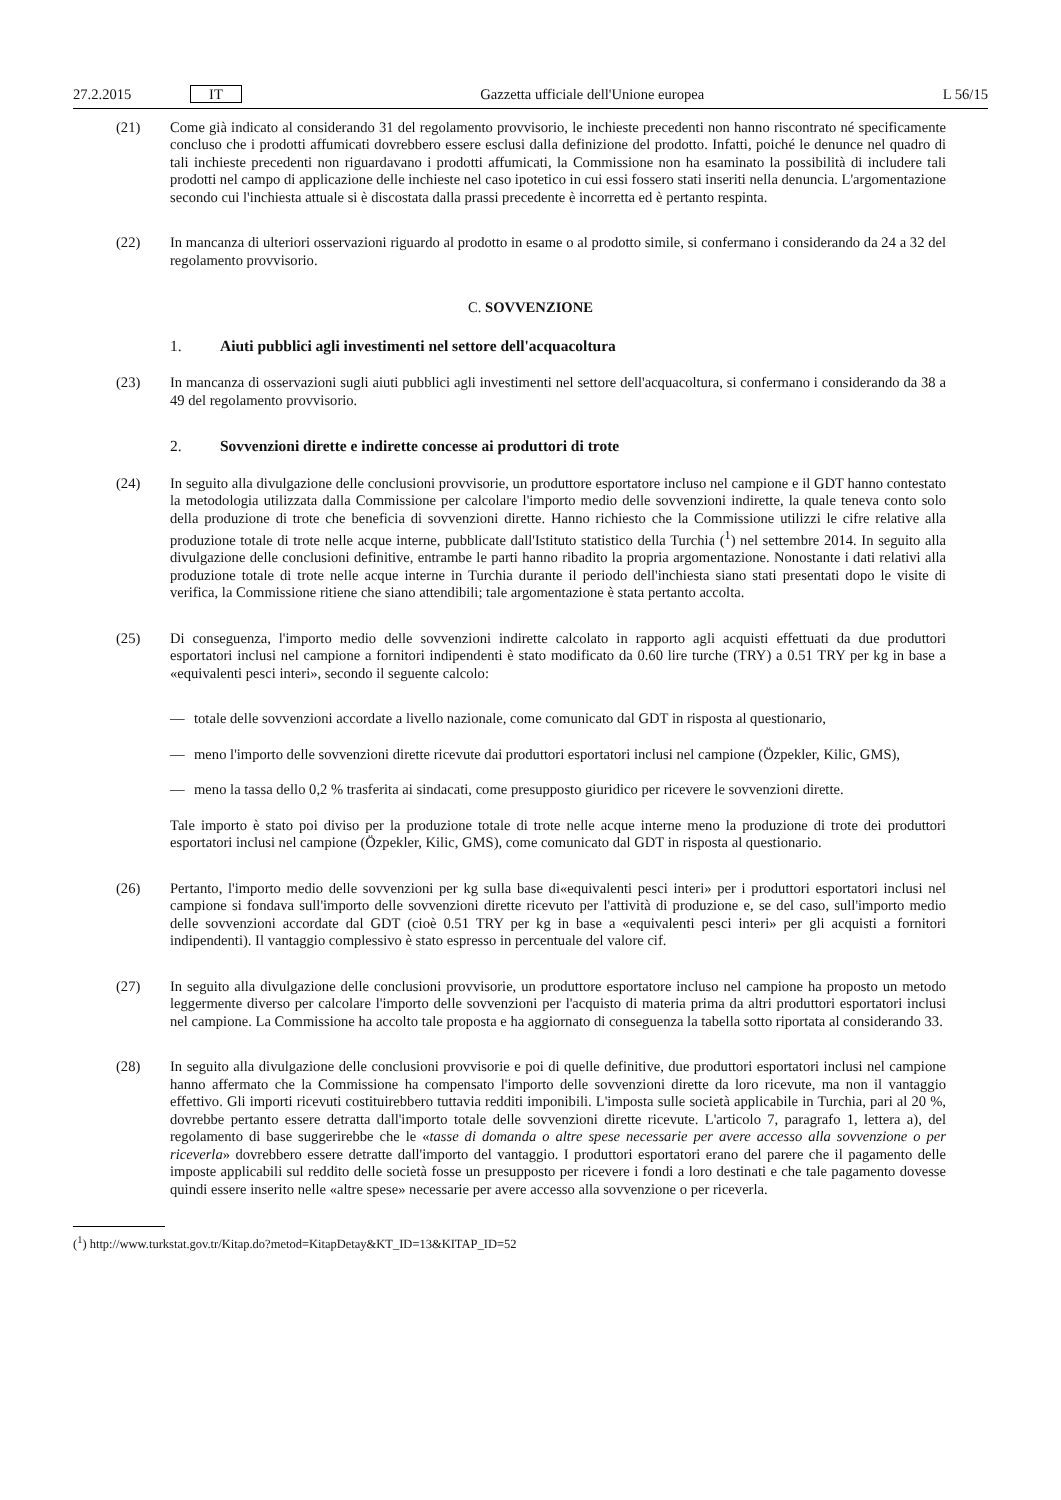27.2.2015 IT Gazzetta ufficiale dell'Unione europea L 56/15
(21) Come già indicato al considerando 31 del regolamento provvisorio, le inchieste precedenti non hanno riscontrato né specificamente concluso che i prodotti affumicati dovrebbero essere esclusi dalla definizione del prodotto. Infatti, poiché le denunce nel quadro di tali inchieste precedenti non riguardavano i prodotti affumicati, la Commissione non ha esaminato la possibilità di includere tali prodotti nel campo di applicazione delle inchieste nel caso ipotetico in cui essi fossero stati inseriti nella denuncia. L'argomentazione secondo cui l'inchiesta attuale si è discostata dalla prassi precedente è incorretta ed è pertanto respinta.
(22) In mancanza di ulteriori osservazioni riguardo al prodotto in esame o al prodotto simile, si confermano i considerando da 24 a 32 del regolamento provvisorio.
C. SOVVENZIONE
1. Aiuti pubblici agli investimenti nel settore dell'acquacoltura
(23) In mancanza di osservazioni sugli aiuti pubblici agli investimenti nel settore dell'acquacoltura, si confermano i considerando da 38 a 49 del regolamento provvisorio.
2. Sovvenzioni dirette e indirette concesse ai produttori di trote
(24) In seguito alla divulgazione delle conclusioni provvisorie, un produttore esportatore incluso nel campione e il GDT hanno contestato la metodologia utilizzata dalla Commissione per calcolare l'importo medio delle sovvenzioni indirette, la quale teneva conto solo della produzione di trote che beneficia di sovvenzioni dirette. Hanno richiesto che la Commissione utilizzi le cifre relative alla produzione totale di trote nelle acque interne, pubblicate dall'Istituto statistico della Turchia (<sup>1</sup>) nel settembre 2014. In seguito alla divulgazione delle conclusioni definitive, entrambe le parti hanno ribadito la propria argomentazione. Nonostante i dati relativi alla produzione totale di trote nelle acque interne in Turchia durante il periodo dell'inchiesta siano stati presentati dopo le visite di verifica, la Commissione ritiene che siano attendibili; tale argomentazione è stata pertanto accolta.
(25) Di conseguenza, l'importo medio delle sovvenzioni indirette calcolato in rapporto agli acquisti effettuati da due produttori esportatori inclusi nel campione a fornitori indipendenti è stato modificato da 0.60 lire turche (TRY) a 0.51 TRY per kg in base a «equivalenti pesci interi», secondo il seguente calcolo:
— totale delle sovvenzioni accordate a livello nazionale, come comunicato dal GDT in risposta al questionario,
— meno l'importo delle sovvenzioni dirette ricevute dai produttori esportatori inclusi nel campione (Özpekler, Kilic, GMS),
— meno la tassa dello 0,2 % trasferita ai sindacati, come presupposto giuridico per ricevere le sovvenzioni dirette.
Tale importo è stato poi diviso per la produzione totale di trote nelle acque interne meno la produzione di trote dei produttori esportatori inclusi nel campione (Özpekler, Kilic, GMS), come comunicato dal GDT in risposta al questionario.
(26) Pertanto, l'importo medio delle sovvenzioni per kg sulla base di«equivalenti pesci interi» per i produttori esportatori inclusi nel campione si fondava sull'importo delle sovvenzioni dirette ricevuto per l'attività di produzione e, se del caso, sull'importo medio delle sovvenzioni accordate dal GDT (cioè 0.51 TRY per kg in base a «equivalenti pesci interi» per gli acquisti a fornitori indipendenti). Il vantaggio complessivo è stato espresso in percentuale del valore cif.
(27) In seguito alla divulgazione delle conclusioni provvisorie, un produttore esportatore incluso nel campione ha proposto un metodo leggermente diverso per calcolare l'importo delle sovvenzioni per l'acquisto di materia prima da altri produttori esportatori inclusi nel campione. La Commissione ha accolto tale proposta e ha aggiornato di conseguenza la tabella sotto riportata al considerando 33.
(28) In seguito alla divulgazione delle conclusioni provvisorie e poi di quelle definitive, due produttori esportatori inclusi nel campione hanno affermato che la Commissione ha compensato l'importo delle sovvenzioni dirette da loro ricevute, ma non il vantaggio effettivo. Gli importi ricevuti costituirebbero tuttavia redditi imponibili. L'imposta sulle società applicabile in Turchia, pari al 20 %, dovrebbe pertanto essere detratta dall'importo totale delle sovvenzioni dirette ricevute. L'articolo 7, paragrafo 1, lettera a), del regolamento di base suggerirebbe che le «tasse di domanda o altre spese necessarie per avere accesso alla sovvenzione o per riceverla» dovrebbero essere detratte dall'importo del vantaggio. I produttori esportatori erano del parere che il pagamento delle imposte applicabili sul reddito delle società fosse un presupposto per ricevere i fondi a loro destinati e che tale pagamento dovesse quindi essere inserito nelle «altre spese» necessarie per avere accesso alla sovvenzione o per riceverla.
(<sup>1</sup>) http://www.turkstat.gov.tr/Kitap.do?metod=KitapDetay&KT_ID=13&KITAP_ID=52